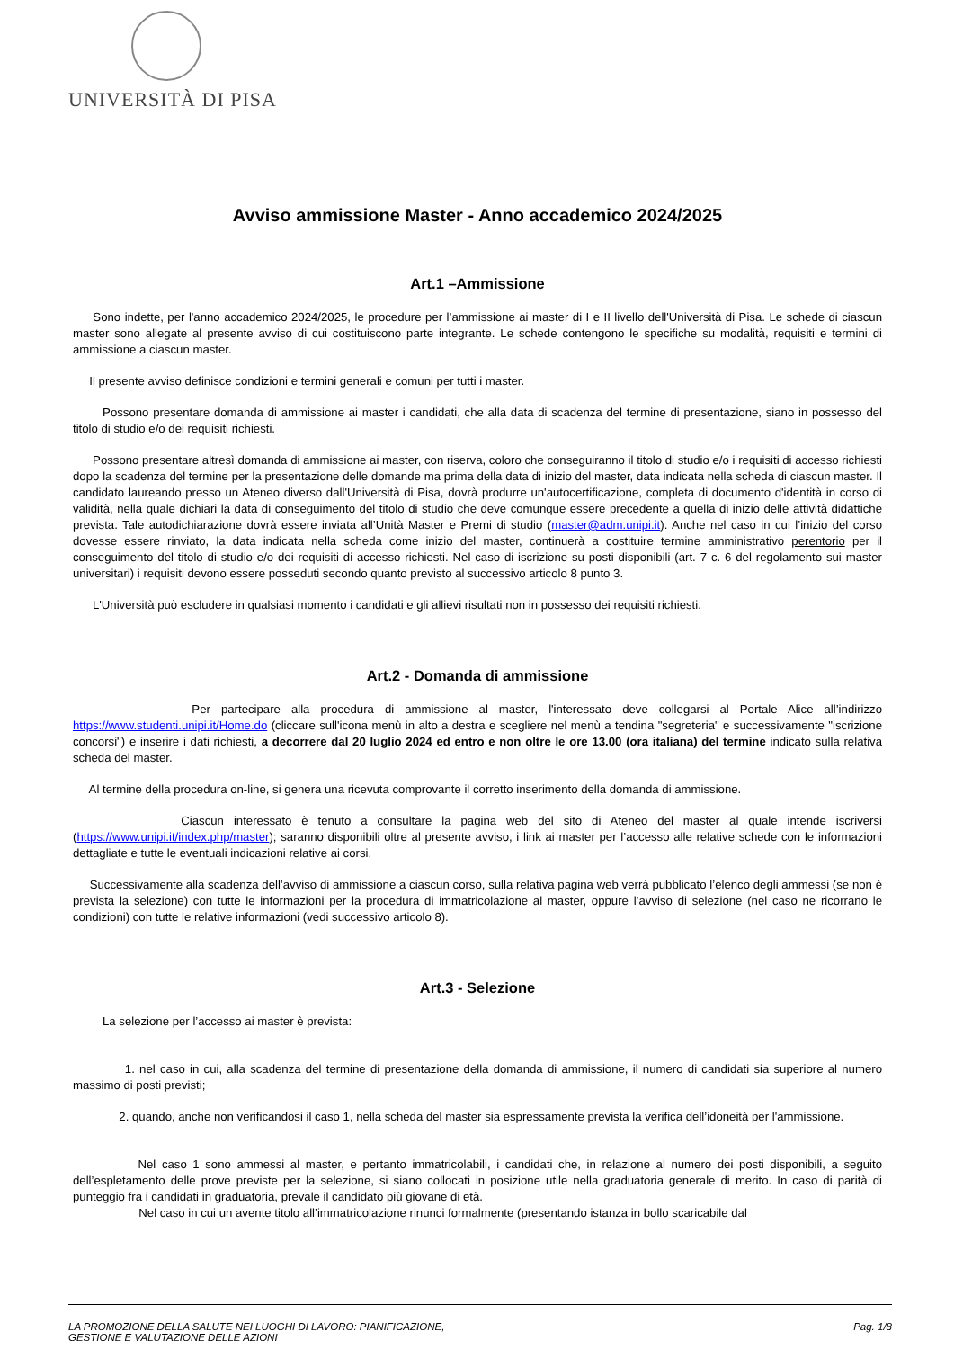UNIVERSITÀ DI PISA
Avviso ammissione Master - Anno accademico 2024/2025
Art.1 –Ammissione
Sono indette, per l'anno accademico 2024/2025, le procedure per l’ammissione ai master di I e II livello dell'Università di Pisa. Le schede di ciascun master sono allegate al presente avviso di cui costituiscono parte integrante. Le schede contengono le specifiche su modalità, requisiti e termini di ammissione a ciascun master.
Il presente avviso definisce condizioni e termini generali e comuni per tutti i master.
Possono presentare domanda di ammissione ai master i candidati, che alla data di scadenza del termine di presentazione, siano in possesso del titolo di studio e/o dei requisiti richiesti.
Possono presentare altresì domanda di ammissione ai master, con riserva, coloro che conseguiranno il titolo di studio e/o i requisiti di accesso richiesti dopo la scadenza del termine per la presentazione delle domande ma prima della data di inizio del master, data indicata nella scheda di ciascun master. Il candidato laureando presso un Ateneo diverso dall'Università di Pisa, dovrà produrre un'autocertificazione, completa di documento d'identità in corso di validità, nella quale dichiari la data di conseguimento del titolo di studio che deve comunque essere precedente a quella di inizio delle attività didattiche prevista. Tale autodichiarazione dovrà essere inviata all’Unità Master e Premi di studio (master@adm.unipi.it). Anche nel caso in cui l’inizio del corso dovesse essere rinviato, la data indicata nella scheda come inizio del master, continuerà a costituire termine amministrativo perentorio per il conseguimento del titolo di studio e/o dei requisiti di accesso richiesti. Nel caso di iscrizione su posti disponibili (art. 7 c. 6 del regolamento sui master universitari) i requisiti devono essere posseduti secondo quanto previsto al successivo articolo 8 punto 3.
L'Università può escludere in qualsiasi momento i candidati e gli allievi risultati non in possesso dei requisiti richiesti.
Art.2 - Domanda di ammissione
Per partecipare alla procedura di ammissione al master, l'interessato deve collegarsi al Portale Alice all’indirizzo https://www.studenti.unipi.it/Home.do (cliccare sull'icona menù in alto a destra e scegliere nel menù a tendina "segreteria" e successivamente "iscrizione concorsi") e inserire i dati richiesti, a decorrere dal 20 luglio 2024 ed entro e non oltre le ore 13.00 (ora italiana) del termine indicato sulla relativa scheda del master.
Al termine della procedura on-line, si genera una ricevuta comprovante il corretto inserimento della domanda di ammissione.
Ciascun interessato è tenuto a consultare la pagina web del sito di Ateneo del master al quale intende iscriversi (https://www.unipi.it/index.php/master); saranno disponibili oltre al presente avviso, i link ai master per l’accesso alle relative schede con le informazioni dettagliate e tutte le eventuali indicazioni relative ai corsi.
Successivamente alla scadenza dell’avviso di ammissione a ciascun corso, sulla relativa pagina web verrà pubblicato l’elenco degli ammessi (se non è prevista la selezione) con tutte le informazioni per la procedura di immatricolazione al master, oppure l’avviso di selezione (nel caso ne ricorrano le condizioni) con tutte le relative informazioni (vedi successivo articolo 8).
Art.3 - Selezione
La selezione per l’accesso ai master è prevista:
1. nel caso in cui, alla scadenza del termine di presentazione della domanda di ammissione, il numero di candidati sia superiore al numero massimo di posti previsti;
2. quando, anche non verificandosi il caso 1, nella scheda del master sia espressamente prevista la verifica dell’idoneità per l'ammissione.
Nel caso 1 sono ammessi al master, e pertanto immatricolabili, i candidati che, in relazione al numero dei posti disponibili, a seguito dell’espletamento delle prove previste per la selezione, si siano collocati in posizione utile nella graduatoria generale di merito. In caso di parità di punteggio fra i candidati in graduatoria, prevale il candidato più giovane di età.
Nel caso in cui un avente titolo all’immatricolazione rinunci formalmente (presentando istanza in bollo scaricabile dal
LA PROMOZIONE DELLA SALUTE NEI LUOGHI DI LAVORO: PIANIFICAZIONE,
GESTIONE E VALUTAZIONE DELLE AZIONI
Pag. 1/8